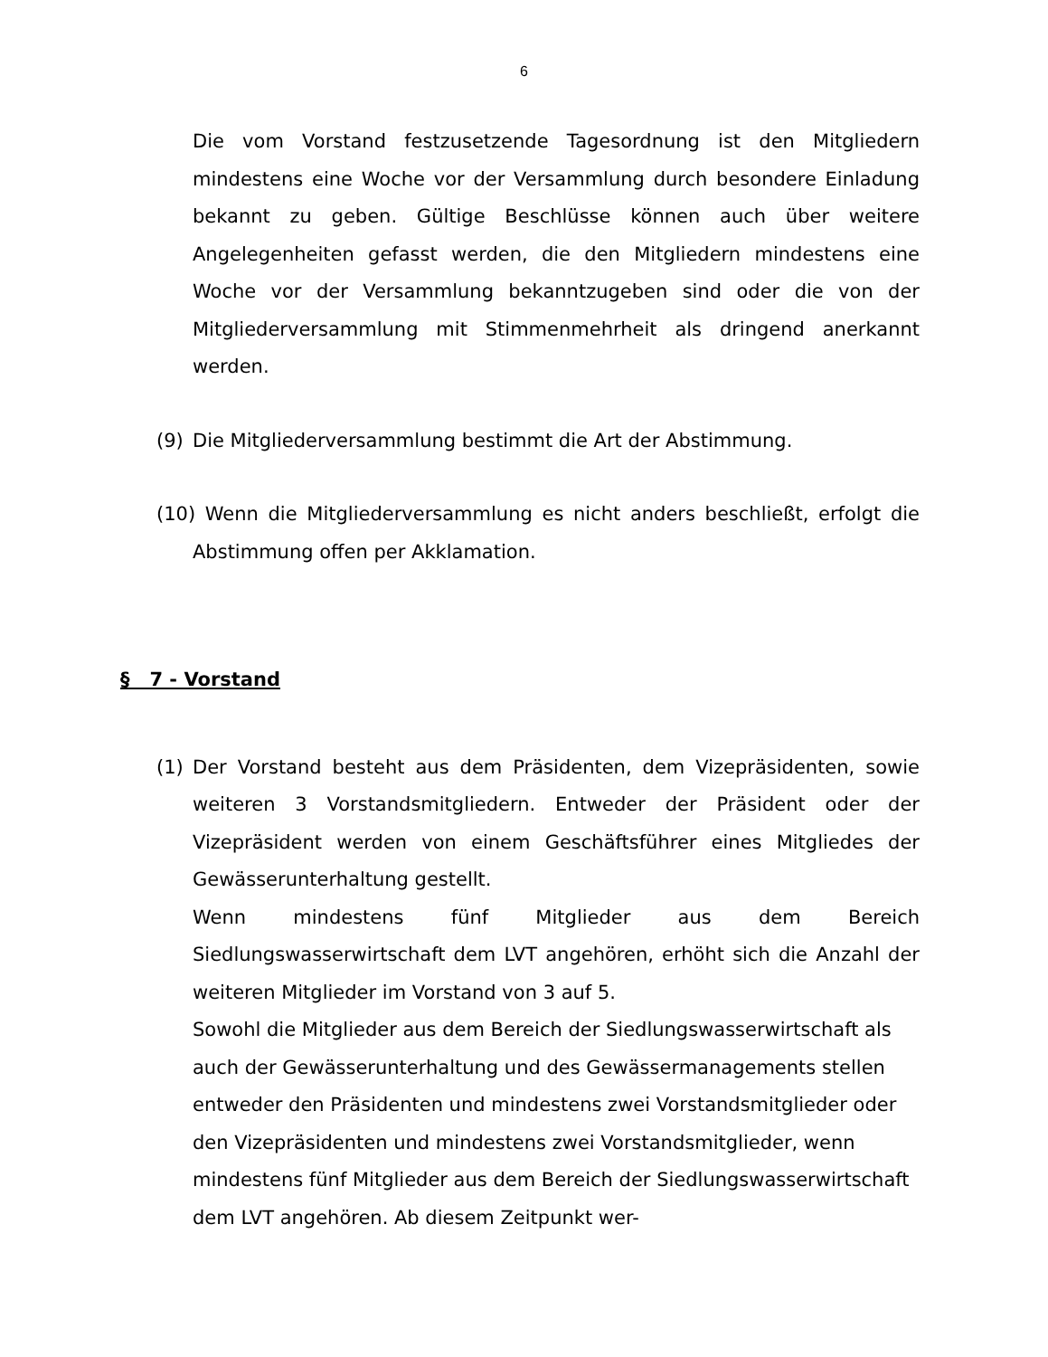6
Die vom Vorstand festzusetzende Tagesordnung ist den Mitgliedern mindestens eine Woche vor der Versammlung durch besondere Einladung bekannt zu geben. Gültige Beschlüsse können auch über weitere Angelegenheiten gefasst werden, die den Mitgliedern mindestens eine Woche vor der Versammlung bekanntzugeben sind oder die von der Mitgliederversammlung mit Stimmenmehrheit als dringend anerkannt werden.
(9) Die Mitgliederversammlung bestimmt die Art der Abstimmung.
(10) Wenn die Mitgliederversammlung es nicht anders beschließt, erfolgt die Abstimmung offen per Akklamation.
§ 7 - Vorstand
(1) Der Vorstand besteht aus dem Präsidenten, dem Vizepräsidenten, sowie weiteren 3 Vorstandsmitgliedern. Entweder der Präsident oder der Vizepräsident werden von einem Geschäftsführer eines Mitgliedes der Gewässerunterhaltung gestellt.
Wenn mindestens fünf Mitglieder aus dem Bereich Siedlungswasserwirtschaft dem LVT angehören, erhöht sich die Anzahl der weiteren Mitglieder im Vorstand von 3 auf 5.
Sowohl die Mitglieder aus dem Bereich der Siedlungswasserwirtschaft als auch der Gewässerunterhaltung und des Gewässermanagements stellen entweder den Präsidenten und mindestens zwei Vorstandsmitglieder oder den Vizepräsidenten und mindestens zwei Vorstandsmitglieder, wenn mindestens fünf Mitglieder aus dem Bereich der Siedlungswasserwirtschaft dem LVT angehören. Ab diesem Zeitpunkt wer-